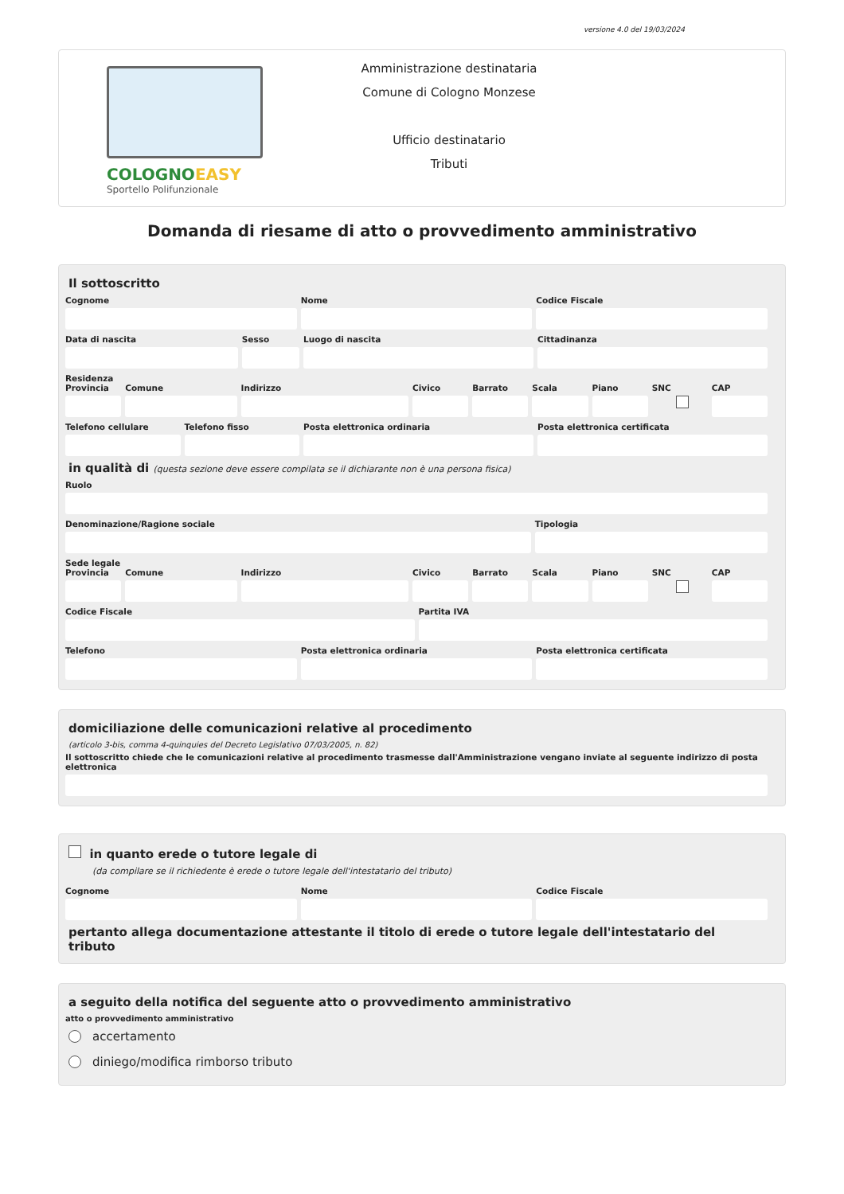versione 4.0 del 19/03/2024
COLOGNOEASY
Sportello Polifunzionale
Amministrazione destinataria
Comune di Cologno Monzese
Ufficio destinatario
Tributi
Domanda di riesame di atto o provvedimento amministrativo
Il sottoscritto
Cognome Nome Codice Fiscale
Data di nascita Sesso Luogo di nascita Cittadinanza
Residenza
Provincia Comune Indirizzo Civico Barrato Scala Piano SNC CAP
Telefono cellulare Telefono fisso Posta elettronica ordinaria Posta elettronica certificata
in qualità di (questa sezione deve essere compilata se il dichiarante non è una persona fisica)
Ruolo
Denominazione/Ragione sociale Tipologia
Sede legale
Provincia Comune Indirizzo Civico Barrato Scala Piano SNC CAP
Codice Fiscale Partita IVA
Telefono Posta elettronica ordinaria Posta elettronica certificata
domiciliazione delle comunicazioni relative al procedimento
(articolo 3-bis, comma 4-quinquies del Decreto Legislativo 07/03/2005, n. 82)
Il sottoscritto chiede che le comunicazioni relative al procedimento trasmesse dall'Amministrazione vengano inviate al seguente indirizzo di posta elettronica
in quanto erede o tutore legale di
(da compilare se il richiedente è erede o tutore legale dell'intestatario del tributo)
Cognome Nome Codice Fiscale
pertanto allega documentazione attestante il titolo di erede o tutore legale dell'intestatario del tributo
a seguito della notifica del seguente atto o provvedimento amministrativo
atto o provvedimento amministrativo
accertamento
diniego/modifica rimborso tributo